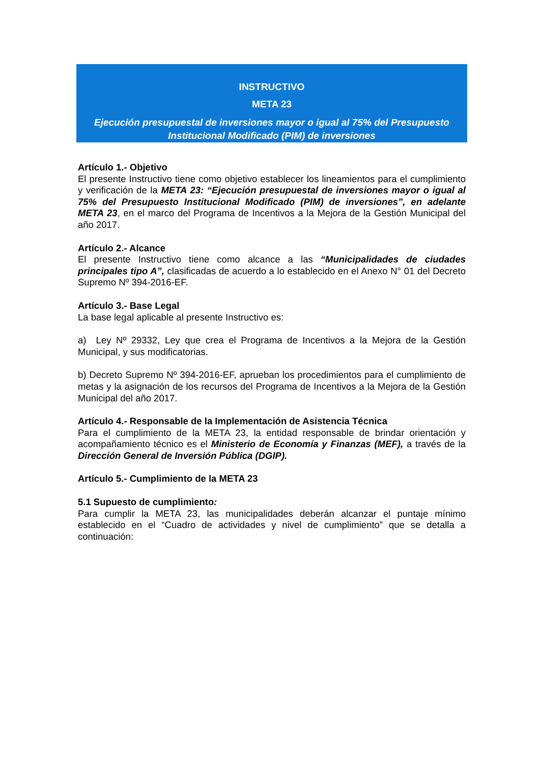INSTRUCTIVO
META 23
Ejecución presupuestal de inversiones mayor o igual al 75% del Presupuesto Institucional Modificado (PIM) de inversiones
Artículo 1.- Objetivo
El presente Instructivo tiene como objetivo establecer los lineamientos para el cumplimiento y verificación de la META 23: “Ejecución presupuestal de inversiones mayor o igual al 75% del Presupuesto Institucional Modificado (PIM) de inversiones”, en adelante META 23, en el marco del Programa de Incentivos a la Mejora de la Gestión Municipal del año 2017.
Artículo 2.- Alcance
El presente Instructivo tiene como alcance a las “Municipalidades de ciudades principales tipo A”, clasificadas de acuerdo a lo establecido en el Anexo N° 01 del Decreto Supremo Nº 394-2016-EF.
Artículo 3.- Base Legal
La base legal aplicable al presente Instructivo es:
a) Ley Nº 29332, Ley que crea el Programa de Incentivos a la Mejora de la Gestión Municipal, y sus modificatorias.
b) Decreto Supremo Nº 394-2016-EF, aprueban los procedimientos para el cumplimiento de metas y la asignación de los recursos del Programa de Incentivos a la Mejora de la Gestión Municipal del año 2017.
Artículo 4.- Responsable de la Implementación de Asistencia Técnica
Para el cumplimiento de la META 23, la entidad responsable de brindar orientación y acompañamiento técnico es el Ministerio de Economía y Finanzas (MEF), a través de la Dirección General de Inversión Pública (DGIP).
Artículo 5.- Cumplimiento de la META 23
5.1 Supuesto de cumplimiento:
Para cumplir la META 23, las municipalidades deberán alcanzar el puntaje mínimo establecido en el “Cuadro de actividades y nivel de cumplimiento” que se detalla a continuación: